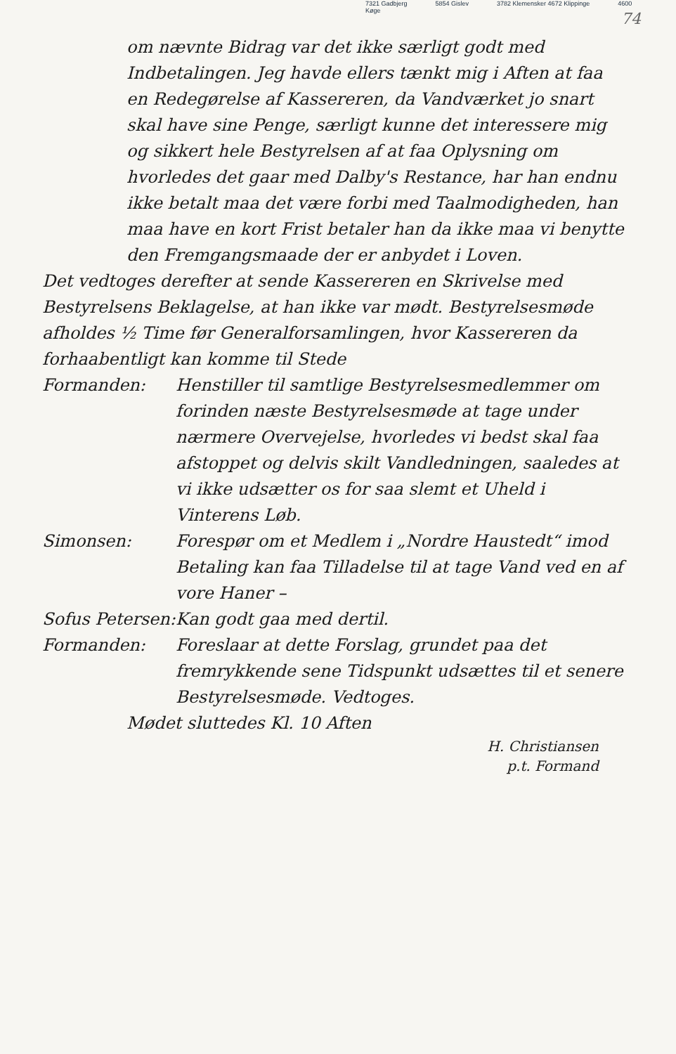7321 Gadbjerg 5854 Gislev 3782 Klemensker 4672 Klippinge 4600 Køge
74
om nævnte Bidrag var det ikke særligt godt med Indbetalingen. Jeg havde ellers tænkt mig i Aften at faa en Redegørelse af Kassereren, da Vandværket jo snart skal have sine Penge, særligt kunne det interessere mig og sikkert hele Bestyrelsen af at faa Oplysning om hvorledes det gaar med Dalby's Restance, har han endnu ikke betalt maa det være forbi med Taalmodigheden, han maa have en kort Frist betaler han da ikke maa vi benytte den Fremgangsmaade der er anbydet i Loven.
Det vedtoges derefter at sende Kassereren en Skrivelse med Bestyrelsens Beklagelse, at han ikke var mødt. Bestyrelsesmøde afholdes ½ Time før Generalforsamlingen, hvor Kassereren da forhaabentligt kan komme til Stede
Formanden: Henstiller til samtlige Bestyrelsesmedlemmer om forinden næste Bestyrelsesmøde at tage under nærmere Overvejelse, hvorledes vi bedst skal faa afstoppet og delvis skilt Vandledningen, saaledes at vi ikke udsætter os for saa slemt et Uheld i Vinterens Løb.
Simonsen: Forespør om et Medlem i „Nordre Haustedt“ imod Betaling kan faa Tilladelse til at tage Vand ved en af vore Haner –
Sofus Petersen:
Kan godt gaa med dertil.
Formanden: Foreslaar at dette Forslag, grundet paa det fremrykkende sene Tidspunkt udsættes til et senere Bestyrelsesmøde. Vedtoges.
Mødet sluttedes Kl. 10 Aften
H. Christiansen
p.t. Formand